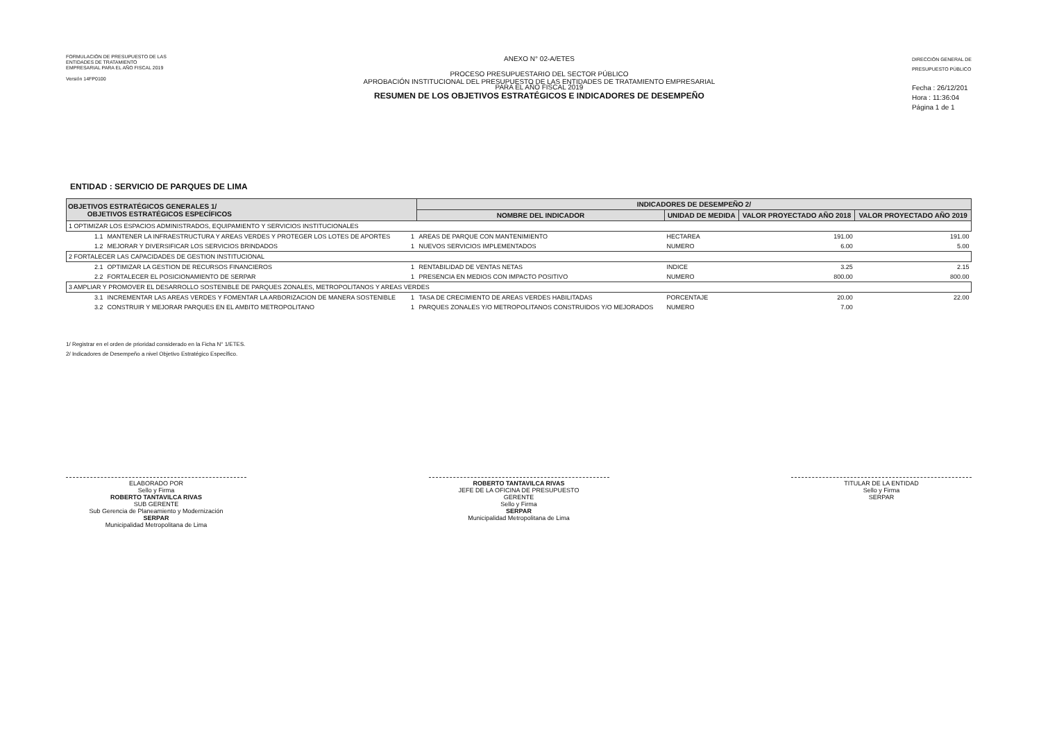FORMULACIÓN DE PRESUPUESTO DE LAS
ENTIDADES DE TRATAMIENTO
EMPRESARIAL PARA EL AÑO FISCAL 2019
Versión 14FP0100
ANEXO N° 02-A/ETES
PROCESO PRESUPUESTARIO DEL SECTOR PÚBLICO
APROBACIÓN INSTITUCIONAL DEL PRESUPUESTO DE LAS ENTIDADES DE TRATAMIENTO EMPRESARIAL
PARA EL AÑO FISCAL 2019
RESUMEN DE LOS OBJETIVOS ESTRATÉGICOS E INDICADORES DE DESEMPEÑO
DIRECCIÓN GENERAL DE
PRESUPUESTO PÚBLICO
Fecha : 26/12/201
Hora : 11:36:04
Página 1 de 1
ENTIDAD : SERVICIO DE PARQUES DE LIMA
| OBJETIVOS ESTRATÉGICOS GENERALES 1/ OBJETIVOS ESTRATÉGICOS ESPECÍFICOS | | | INDICADORES DE DESEMPEÑO 2/ | | | |
| --- | --- | --- | --- | --- | --- | --- |
| | | | NOMBRE DEL INDICADOR | UNIDAD DE MEDIDA | VALOR PROYECTADO AÑO 2018 | VALOR PROYECTADO AÑO 2019 |
| 1 OPTIMIZAR LOS ESPACIOS ADMINISTRADOS, EQUIPAMIENTO Y SERVICIOS INSTITUCIONALES | | | | | | |
| 1.1 | MANTENER LA INFRAESTRUCTURA Y AREAS VERDES Y PROTEGER LOS LOTES DE APORTES | 1 | AREAS DE PARQUE CON MANTENIMIENTO | HECTAREA | 191.00 | 191.00 |
| 1.2 | MEJORAR Y DIVERSIFICAR LOS SERVICIOS BRINDADOS | 1 | NUEVOS SERVICIOS IMPLEMENTADOS | NUMERO | 6.00 | 5.00 |
| 2 FORTALECER LAS CAPACIDADES DE GESTION INSTITUCIONAL | | | | | | |
| 2.1 | OPTIMIZAR LA GESTION DE RECURSOS FINANCIEROS | 1 | RENTABILIDAD DE VENTAS NETAS | INDICE | 3.25 | 2.15 |
| 2.2 | FORTALECER EL POSICIONAMIENTO DE SERPAR | 1 | PRESENCIA EN MEDIOS CON IMPACTO POSITIVO | NUMERO | 800.00 | 800.00 |
| 3 AMPLIAR Y PROMOVER EL DESARROLLO SOSTENIBLE DE PARQUES ZONALES, METROPOLITANOS Y AREAS VERDES | | | | | | |
| 3.1 | INCREMENTAR LAS AREAS VERDES Y FOMENTAR LA ARBORIZACION DE MANERA SOSTENIBLE | 1 | TASA DE CRECIMIENTO DE AREAS VERDES HABILITADAS | PORCENTAJE | 20.00 | 22.00 |
| 3.2 | CONSTRUIR Y MEJORAR PARQUES EN EL AMBITO METROPOLITANO | 1 | PARQUES ZONALES Y/O METROPOLITANOS CONSTRUIDOS Y/O MEJORADOS | NUMERO | 7.00 | |
1/ Registrar en el orden de prioridad considerado en la Ficha N° 1/ETES.
2/ Indicadores de Desempeño a nivel Objetivo Estratégico Específico.
ELABORADO POR
Sello y Firma
ROBERTO TANTAVILCA RIVAS
SUB GERENTE
Sub Gerencia de Planeamiento y Modernización
SERPAR
Municipalidad Metropolitana de Lima
ROBERTO TANTAVILCA RIVAS
JEFE DE LA OFICINA DE PRESUPUESTO
GERENTE
Sello y Firma
SERPAR
Municipalidad Metropolitana de Lima
TITULAR DE LA ENTIDAD
Sello y Firma
SERPAR